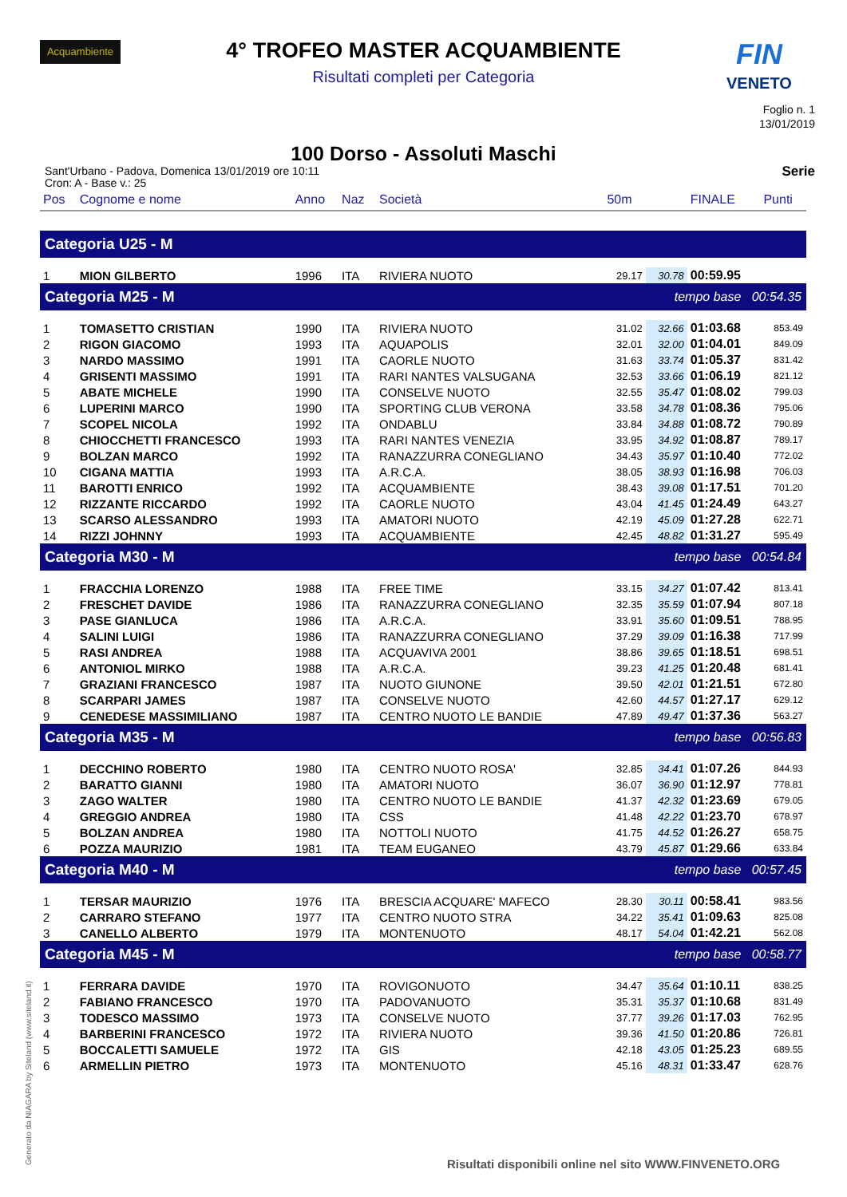Acquambiente
FIN
VENETO
4° TROFEO MASTER ACQUAMBIENTE
Risultati completi per Categoria
Foglio n. 1
13/01/2019
100 Dorso - Assoluti Maschi
Sant'Urbano - Padova, Domenica 13/01/2019 ore 10:11
Cron: A - Base v.: 25
Serie
| Pos | Cognome e nome | Anno | Naz | Società | 50m | | FINALE | Punti |
| --- | --- | --- | --- | --- | --- | --- | --- | --- |
| Categoria U25 - M | | | | | | | | |
| 1 | MION GILBERTO | 1996 | ITA | RIVIERA NUOTO | 29.17 | 30.78 | 00:59.95 | |
| Categoria M25 - M | | | | | tempo base 00:54.35 | | | |
| 1 | TOMASETTO CRISTIAN | 1990 | ITA | RIVIERA NUOTO | 31.02 | 32.66 | 01:03.68 | 853.49 |
| 2 | RIGON GIACOMO | 1993 | ITA | AQUAPOLIS | 32.01 | 32.00 | 01:04.01 | 849.09 |
| 3 | NARDO MASSIMO | 1991 | ITA | CAORLE NUOTO | 31.63 | 33.74 | 01:05.37 | 831.42 |
| 4 | GRISENTI MASSIMO | 1991 | ITA | RARI NANTES VALSUGANA | 32.53 | 33.66 | 01:06.19 | 821.12 |
| 5 | ABATE MICHELE | 1990 | ITA | CONSELVE NUOTO | 32.55 | 35.47 | 01:08.02 | 799.03 |
| 6 | LUPERINI MARCO | 1990 | ITA | SPORTING CLUB VERONA | 33.58 | 34.78 | 01:08.36 | 795.06 |
| 7 | SCOPEL NICOLA | 1992 | ITA | ONDABLU | 33.84 | 34.88 | 01:08.72 | 790.89 |
| 8 | CHIOCCHETTI FRANCESCO | 1993 | ITA | RARI NANTES VENEZIA | 33.95 | 34.92 | 01:08.87 | 789.17 |
| 9 | BOLZAN MARCO | 1992 | ITA | RANAZZURRA CONEGLIANO | 34.43 | 35.97 | 01:10.40 | 772.02 |
| 10 | CIGANA MATTIA | 1993 | ITA | A.R.C.A. | 38.05 | 38.93 | 01:16.98 | 706.03 |
| 11 | BAROTTI ENRICO | 1992 | ITA | ACQUAMBIENTE | 38.43 | 39.08 | 01:17.51 | 701.20 |
| 12 | RIZZANTE RICCARDO | 1992 | ITA | CAORLE NUOTO | 43.04 | 41.45 | 01:24.49 | 643.27 |
| 13 | SCARSO ALESSANDRO | 1993 | ITA | AMATORI NUOTO | 42.19 | 45.09 | 01:27.28 | 622.71 |
| 14 | RIZZI JOHNNY | 1993 | ITA | ACQUAMBIENTE | 42.45 | 48.82 | 01:31.27 | 595.49 |
| Categoria M30 - M | | | | | tempo base 00:54.84 | | | |
| 1 | FRACCHIA LORENZO | 1988 | ITA | FREE TIME | 33.15 | 34.27 | 01:07.42 | 813.41 |
| 2 | FRESCHET DAVIDE | 1986 | ITA | RANAZZURRA CONEGLIANO | 32.35 | 35.59 | 01:07.94 | 807.18 |
| 3 | PASE GIANLUCA | 1986 | ITA | A.R.C.A. | 33.91 | 35.60 | 01:09.51 | 788.95 |
| 4 | SALINI LUIGI | 1986 | ITA | RANAZZURRA CONEGLIANO | 37.29 | 39.09 | 01:16.38 | 717.99 |
| 5 | RASI ANDREA | 1988 | ITA | ACQUAVIVA 2001 | 38.86 | 39.65 | 01:18.51 | 698.51 |
| 6 | ANTONIOL MIRKO | 1988 | ITA | A.R.C.A. | 39.23 | 41.25 | 01:20.48 | 681.41 |
| 7 | GRAZIANI FRANCESCO | 1987 | ITA | NUOTO GIUNONE | 39.50 | 42.01 | 01:21.51 | 672.80 |
| 8 | SCARPARI JAMES | 1987 | ITA | CONSELVE NUOTO | 42.60 | 44.57 | 01:27.17 | 629.12 |
| 9 | CENEDESE MASSIMILIANO | 1987 | ITA | CENTRO NUOTO LE BANDIE | 47.89 | 49.47 | 01:37.36 | 563.27 |
| Categoria M35 - M | | | | | tempo base 00:56.83 | | | |
| 1 | DECCHINO ROBERTO | 1980 | ITA | CENTRO NUOTO ROSA' | 32.85 | 34.41 | 01:07.26 | 844.93 |
| 2 | BARATTO GIANNI | 1980 | ITA | AMATORI NUOTO | 36.07 | 36.90 | 01:12.97 | 778.81 |
| 3 | ZAGO WALTER | 1980 | ITA | CENTRO NUOTO LE BANDIE | 41.37 | 42.32 | 01:23.69 | 679.05 |
| 4 | GREGGIO ANDREA | 1980 | ITA | CSS | 41.48 | 42.22 | 01:23.70 | 678.97 |
| 5 | BOLZAN ANDREA | 1980 | ITA | NOTTOLI NUOTO | 41.75 | 44.52 | 01:26.27 | 658.75 |
| 6 | POZZA MAURIZIO | 1981 | ITA | TEAM EUGANEO | 43.79 | 45.87 | 01:29.66 | 633.84 |
| Categoria M40 - M | | | | | tempo base 00:57.45 | | | |
| 1 | TERSAR MAURIZIO | 1976 | ITA | BRESCIA ACQUARE' MAFECO | 28.30 | 30.11 | 00:58.41 | 983.56 |
| 2 | CARRARO STEFANO | 1977 | ITA | CENTRO NUOTO STRA | 34.22 | 35.41 | 01:09.63 | 825.08 |
| 3 | CANELLO ALBERTO | 1979 | ITA | MONTENUOTO | 48.17 | 54.04 | 01:42.21 | 562.08 |
| Categoria M45 - M | | | | | tempo base 00:58.77 | | | |
| 1 | FERRARA DAVIDE | 1970 | ITA | ROVIGONUOTO | 34.47 | 35.64 | 01:10.11 | 838.25 |
| 2 | FABIANO FRANCESCO | 1970 | ITA | PADOVANUOTO | 35.31 | 35.37 | 01:10.68 | 831.49 |
| 3 | TODESCO MASSIMO | 1973 | ITA | CONSELVE NUOTO | 37.77 | 39.26 | 01:17.03 | 762.95 |
| 4 | BARBERINI FRANCESCO | 1972 | ITA | RIVIERA NUOTO | 39.36 | 41.50 | 01:20.86 | 726.81 |
| 5 | BOCCALETTI SAMUELE | 1972 | ITA | GIS | 42.18 | 43.05 | 01:25.23 | 689.55 |
| 6 | ARMELLIN PIETRO | 1973 | ITA | MONTENUOTO | 45.16 | 48.31 | 01:33.47 | 628.76 |
Generato da NIAGARA by Siteland (www.siteland.it)
Risultati disponibili online nel sito WWW.FINVENETO.ORG